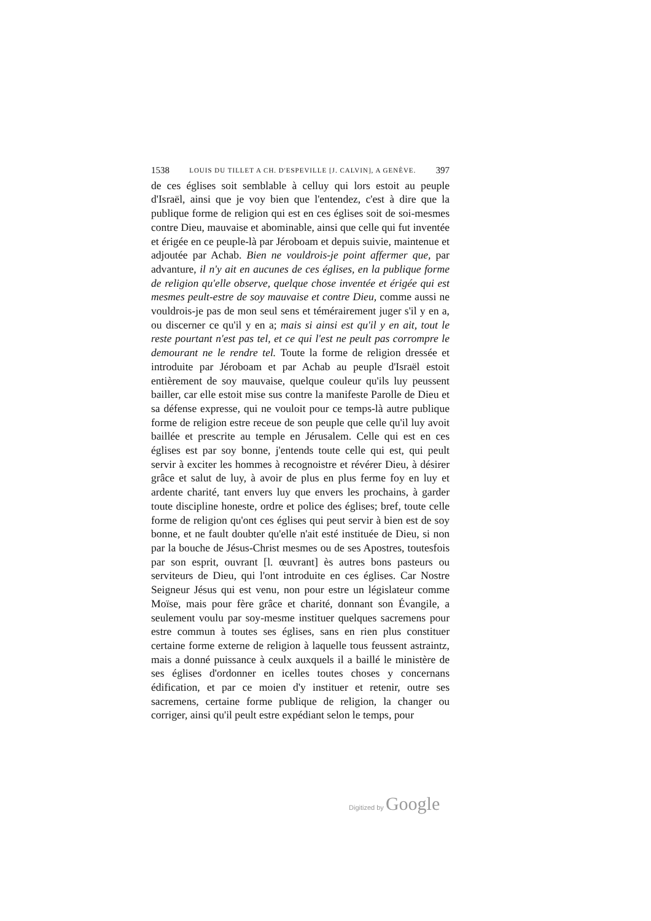1538 LOUIS DU TILLET A CH. D'ESPEVILLE [J. CALVIN], A GENÈVE. 397
de ces églises soit semblable à celluy qui lors estoit au peuple d'Israël, ainsi que je voy bien que l'entendez, c'est à dire que la publique forme de religion qui est en ces églises soit de soi-mesmes contre Dieu, mauvaise et abominable, ainsi que celle qui fut inventée et érigée en ce peuple-là par Jéroboam et depuis suivie, maintenue et adjoutée par Achab. Bien ne vouldrois-je point affermer que, par advanture, il n'y ait en aucunes de ces églises, en la publique forme de religion qu'elle observe, quelque chose inventée et érigée qui est mesmes peult-estre de soy mauvaise et contre Dieu, comme aussi ne vouldrois-je pas de mon seul sens et téméraire­ment juger s'il y en a, ou discerner ce qu'il y en a; mais si ainsi est qu'il y en ait, tout le reste pourtant n'est pas tel, et ce qui l'est ne peult pas corrompre le demourant ne le rendre tel. Toute la forme de religion dressée et introduite par Jéroboam et par Achab au peuple d'Israël estoit entièrement de soy mauvaise, quelque couleur qu'ils luy peussent bailler, car elle estoit mise sus contre la manifeste Parolle de Dieu et sa défense expresse, qui ne vouloit pour ce temps-là autre publique forme de religion estre receue de son peuple que celle qu'il luy avoit baillée et prescrite au temple en Jérusalem. Celle qui est en ces églises est par soy bonne, j'entends toute celle qui est, qui peult servir à exciter les hommes à recognoistre et révérer Dieu, à désirer grâce et salut de luy, à avoir de plus en plus ferme foy en luy et ardente charité, tant envers luy que envers les prochains, à garder toute discipline honeste, ordre et police des églises; bref, toute celle forme de religion qu'ont ces églises qui peut servir à bien est de soy bonne, et ne fault doubter qu'elle n'ait esté instituée de Dieu, si non par la bouche de Jésus-Christ mesmes ou de ses Apostres, toutesfois par son esprit, ouvrant [l. œuvrant] ès autres bons pasteurs ou serviteurs de Dieu, qui l'ont introduite en ces églises. Car Nostre Seigneur Jésus qui est venu, non pour estre un législateur comme Moïse, mais pour fère grâce et charité, donnant son Évangile, a seulement voulu par soy-mesme instituer quelques sacremens pour estre commun à toutes ses églises, sans en rien plus constituer certaine forme externe de religion à laquelle tous feussent astraintz, mais a donné puissance à ceulx auxquels il a baillé le ministère de ses églises d'ordonner en icelles toutes choses y concernans édification, et par ce moien d'y instituer et retenir, outre ses sacremens, certaine forme publique de religion, la changer ou corriger, ainsi qu'il peult estre expédiant selon le temps, pour
Digitized by Google